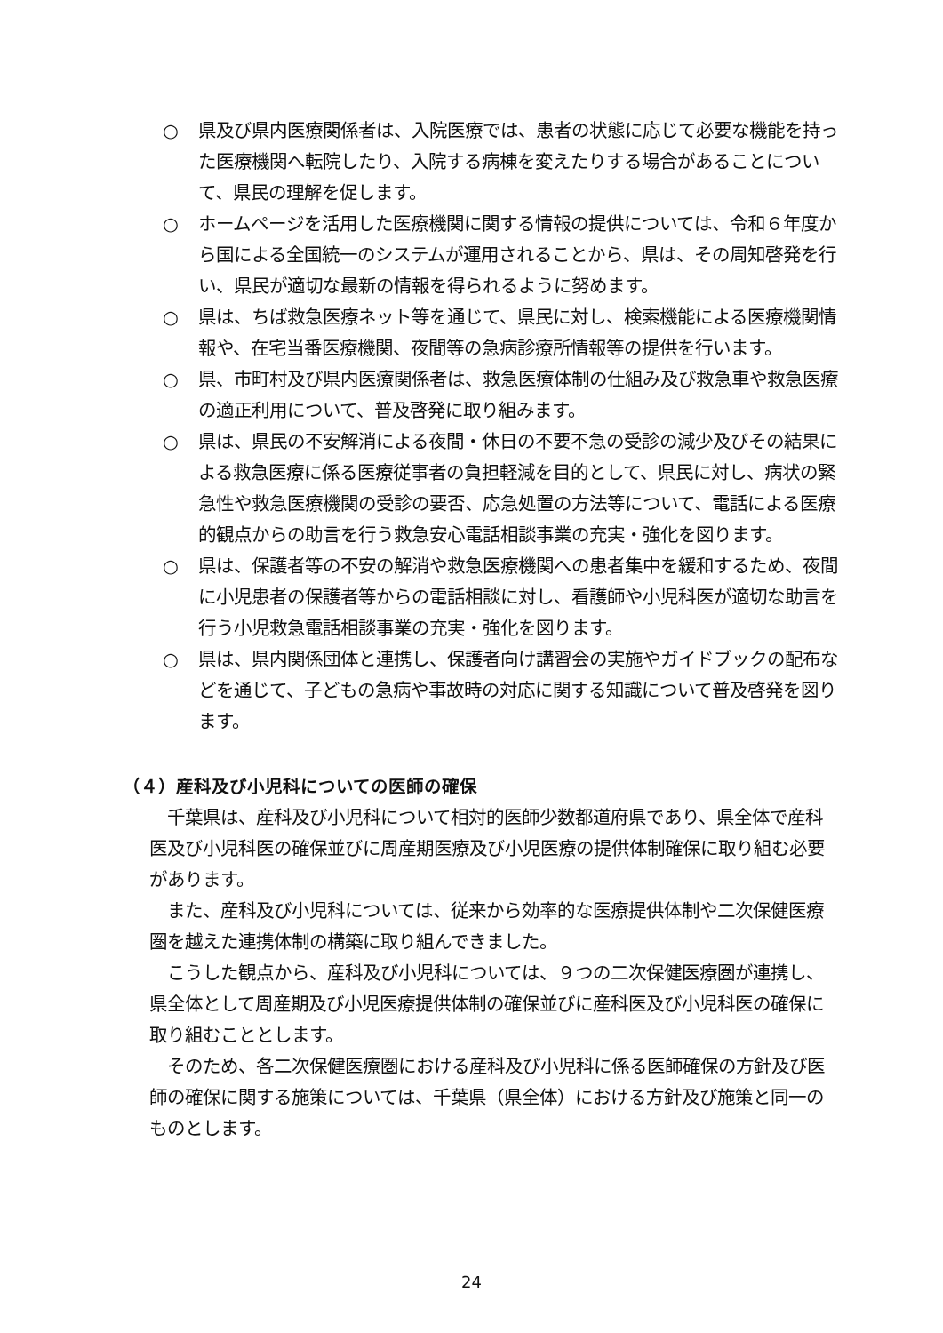○ 県及び県内医療関係者は、入院医療では、患者の状態に応じて必要な機能を持った医療機関へ転院したり、入院する病棟を変えたりする場合があることについて、県民の理解を促します。
○ ホームページを活用した医療機関に関する情報の提供については、令和６年度から国による全国統一のシステムが運用されることから、県は、その周知啓発を行い、県民が適切な最新の情報を得られるように努めます。
○ 県は、ちば救急医療ネット等を通じて、県民に対し、検索機能による医療機関情報や、在宅当番医療機関、夜間等の急病診療所情報等の提供を行います。
○ 県、市町村及び県内医療関係者は、救急医療体制の仕組み及び救急車や救急医療の適正利用について、普及啓発に取り組みます。
○ 県は、県民の不安解消による夜間・休日の不要不急の受診の減少及びその結果による救急医療に係る医療従事者の負担軽減を目的として、県民に対し、病状の緊急性や救急医療機関の受診の要否、応急処置の方法等について、電話による医療的観点からの助言を行う救急安心電話相談事業の充実・強化を図ります。
○ 県は、保護者等の不安の解消や救急医療機関への患者集中を緩和するため、夜間に小児患者の保護者等からの電話相談に対し、看護師や小児科医が適切な助言を行う小児救急電話相談事業の充実・強化を図ります。
○ 県は、県内関係団体と連携し、保護者向け講習会の実施やガイドブックの配布などを通じて、子どもの急病や事故時の対応に関する知識について普及啓発を図ります。
（４）産科及び小児科についての医師の確保
千葉県は、産科及び小児科について相対的医師少数都道府県であり、県全体で産科医及び小児科医の確保並びに周産期医療及び小児医療の提供体制確保に取り組む必要があります。
また、産科及び小児科については、従来から効率的な医療提供体制や二次保健医療圏を越えた連携体制の構築に取り組んできました。
こうした観点から、産科及び小児科については、９つの二次保健医療圏が連携し、県全体として周産期及び小児医療提供体制の確保並びに産科医及び小児科医の確保に取り組むこととします。
そのため、各二次保健医療圏における産科及び小児科に係る医師確保の方針及び医師の確保に関する施策については、千葉県（県全体）における方針及び施策と同一のものとします。
24